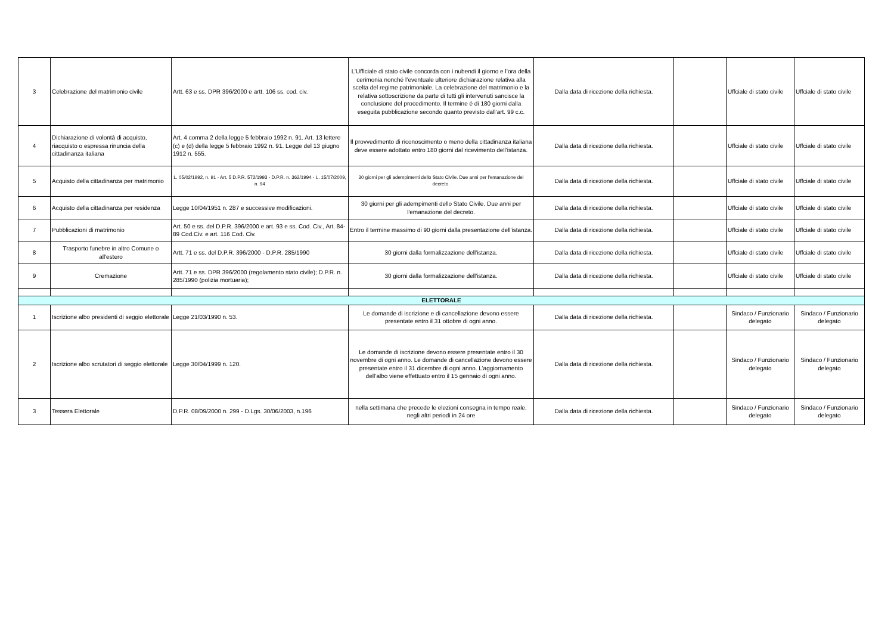| 3 | Celebrazione del matrimonio civile | Artt. 63 e ss. DPR 396/2000 e artt. 106 ss. cod. civ. | L’Ufficiale di stato civile concorda con i nubendi il giorno e l’ora della cerimonia nonché l’eventuale ulteriore dichiarazione relativa alla scelta del regime patrimoniale. La celebrazione del matrimonio e la relativa sottoscrizione da parte di tutti gli intervenuti sancisce la conclusione del procedimento. Il termine è di 180 giorni dalla eseguita pubblicazione secondo quanto previsto dall’art. 99 c.c. | Dalla data di ricezione della richiesta. | | Uffciale di stato civile | Uffciale di stato civile |
| 4 | Dichiarazione di volontà di acquisto, riacquisto o espressa rinuncia della cittadinanza italiana | Art. 4 comma 2 della legge 5 febbraio 1992 n. 91. Art. 13 lettere (c) e (d) della legge 5 febbraio 1992 n. 91. Legge del 13 giugno 1912 n. 555. | Il provvedimento di riconoscimento o meno della cittadinanza italiana deve essere adottato entro 180 giorni dal ricevimento dell'istanza. | Dalla data di ricezione della richiesta. | | Uffciale di stato civile | Uffciale di stato civile |
| 5 | Acquisto della cittadinanza per matrimonio | L. 05/02/1992, n. 91 - Art. 5 D.P.R. 572/1993 - D.P.R. n. 362/1994 - L. 15/07/2009, n. 94 | 30 giorni per gli adempimenti dello Stato Civile. Due anni per l'emanazione del decreto. | Dalla data di ricezione della richiesta. | | Uffciale di stato civile | Uffciale di stato civile |
| 6 | Acquisto della cittadinanza per residenza | Legge 10/04/1951 n. 287 e successive modificazioni. | 30 giorni per gli adempimenti dello Stato Civile. Due anni per l'emanazione del decreto. | Dalla data di ricezione della richiesta. | | Uffciale di stato civile | Uffciale di stato civile |
| 7 | Pubblicazioni di matrimonio | Art. 50 e ss. del D.P.R. 396/2000 e art. 93 e ss. Cod. Civ., Art. 84-89 Cod.Civ. e art. 116 Cod. Civ. | Entro il termine massimo di 90 giorni dalla presentazione dell'istanza. | Dalla data di ricezione della richiesta. | | Uffciale di stato civile | Uffciale di stato civile |
| 8 | Trasporto funebre in altro Comune o all'estero | Artt. 71 e ss. del D.P.R. 396/2000 - D.P.R. 285/1990 | 30 giorni dalla formalizzazione dell'istanza. | Dalla data di ricezione della richiesta. | | Uffciale di stato civile | Uffciale di stato civile |
| 9 | Cremazione | Artt. 71 e ss. DPR 396/2000 (regolamento stato civile); D.P.R. n. 285/1990 (polizia mortuaria); | 30 giorni dalla formalizzazione dell'istanza. | Dalla data di ricezione della richiesta. | | Uffciale di stato civile | Uffciale di stato civile |
| ELETTORALE | | | | | | | |
| 1 | Iscrizione albo presidenti di seggio elettorale | Legge 21/03/1990 n. 53. | Le domande di iscrizione e di cancellazione devono essere presentate entro il 31 ottobre di ogni anno. | Dalla data di ricezione della richiesta. | | Sindaco / Funzionario delegato | Sindaco / Funzionario delegato |
| 2 | Iscrizione albo scrutatori di seggio elettorale | Legge 30/04/1999 n. 120. | Le domande di iscrizione devono essere presentate entro il 30 novembre di ogni anno. Le domande di cancellazione devono essere presentate entro il 31 dicembre di ogni anno. L’aggiornamento dell’albo viene effettuato entro il 15 gennaio di ogni anno. | Dalla data di ricezione della richiesta. | | Sindaco / Funzionario delegato | Sindaco / Funzionario delegato |
| 3 | Tessera Elettorale | D.P.R. 08/09/2000 n. 299 - D.Lgs. 30/06/2003, n.196 | nella settimana che precede le elezioni consegna in tempo reale, negli altri periodi in 24 ore | Dalla data di ricezione della richiesta. | | Sindaco / Funzionario delegato | Sindaco / Funzionario delegato |